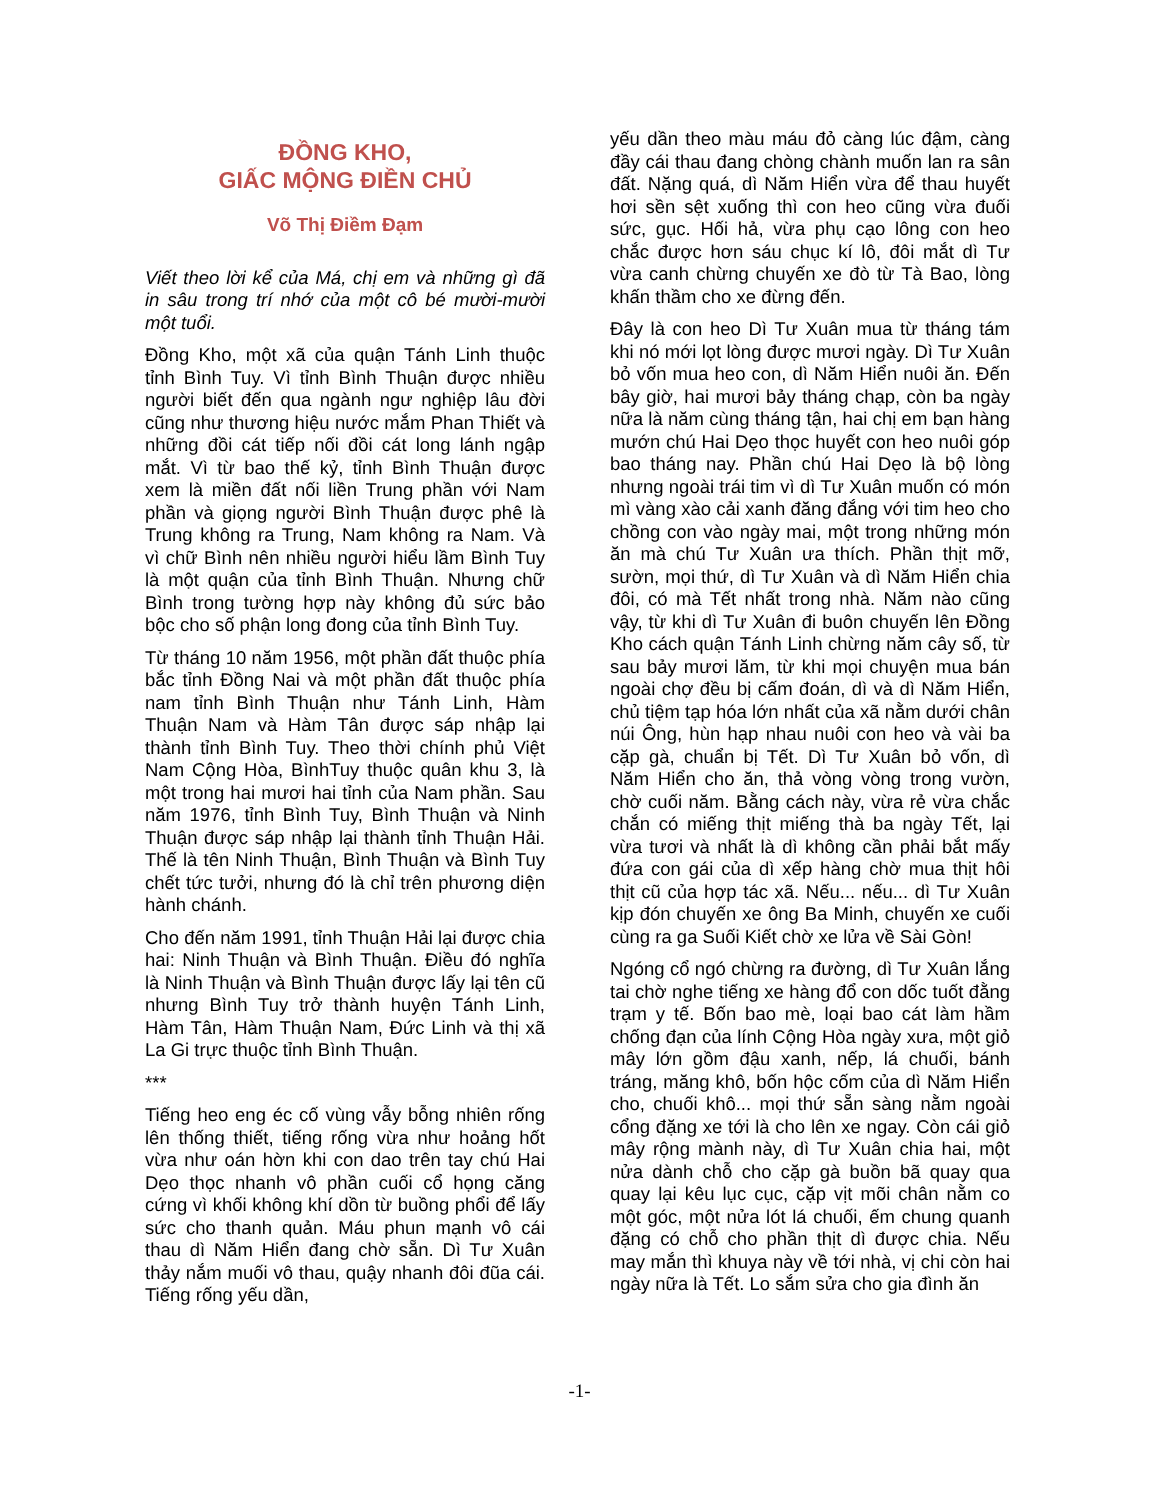ĐỒNG KHO,
GIẤC MỘNG ĐIỀN CHỦ
Võ Thị Điềm Đạm
Viết theo lời kể của Má, chị em và những gì đã in sâu trong trí nhớ của một cô bé mười-mười một tuổi.
Đồng Kho, một xã của quận Tánh Linh thuộc tỉnh Bình Tuy. Vì tỉnh Bình Thuận được nhiều người biết đến qua ngành ngư nghiệp lâu đời cũng như thương hiệu nước mắm Phan Thiết và những đồi cát tiếp nối đồi cát long lánh ngập mắt. Vì từ bao thế kỷ, tỉnh Bình Thuận được xem là miền đất nối liền Trung phần với Nam phần và giọng người Bình Thuận được phê là Trung không ra Trung, Nam không ra Nam. Và vì chữ Bình nên nhiều người hiểu lầm Bình Tuy là một quận của tỉnh Bình Thuận. Nhưng chữ Bình trong tường hợp này không đủ sức bảo bộc cho số phận long đong của tỉnh Bình Tuy.
Từ tháng 10 năm 1956, một phần đất thuộc phía bắc tỉnh Đồng Nai và một phần đất thuộc phía nam tỉnh Bình Thuận như Tánh Linh, Hàm Thuận Nam và Hàm Tân được sáp nhập lại thành tỉnh Bình Tuy. Theo thời chính phủ Việt Nam Cộng Hòa, BìnhTuy thuộc quân khu 3, là một trong hai mươi hai tỉnh của Nam phần. Sau năm 1976, tỉnh Bình Tuy, Bình Thuận và Ninh Thuận được sáp nhập lại thành tỉnh Thuận Hải. Thế là tên Ninh Thuận, Bình Thuận và Bình Tuy chết tức tưởi, nhưng đó là chỉ trên phương diện hành chánh.
Cho đến năm 1991, tỉnh Thuận Hải lại được chia hai: Ninh Thuận và Bình Thuận. Điều đó nghĩa là Ninh Thuận và Bình Thuận được lấy lại tên cũ nhưng Bình Tuy trở thành huyện Tánh Linh, Hàm Tân, Hàm Thuận Nam, Đức Linh và thị xã La Gi trực thuộc tỉnh Bình Thuận.
***
Tiếng heo eng éc cố vùng vẫy bỗng nhiên rống lên thống thiết, tiếng rống vừa như hoảng hốt vừa như oán hờn khi con dao trên tay chú Hai Dẹo thọc nhanh vô phần cuối cổ họng căng cứng vì khối không khí dồn từ buồng phổi để lấy sức cho thanh quản. Máu phun mạnh vô cái thau dì Năm Hiển đang chờ sẵn. Dì Tư Xuân thảy nắm muối vô thau, quậy nhanh đôi đũa cái. Tiếng rống yếu dần,
yếu dần theo màu máu đỏ càng lúc đậm, càng đầy cái thau đang chòng chành muốn lan ra sân đất. Nặng quá, dì Năm Hiển vừa để thau huyết hơi sền sệt xuống thì con heo cũng vừa đuối sức, gục. Hối hả, vừa phụ cạo lông con heo chắc được hơn sáu chục kí lô, đôi mắt dì Tư vừa canh chừng chuyến xe đò từ Tà Bao, lòng khấn thầm cho xe đừng đến.
Đây là con heo Dì Tư Xuân mua từ tháng tám khi nó mới lọt lòng được mươi ngày. Dì Tư Xuân bỏ vốn mua heo con, dì Năm Hiển nuôi ăn. Đến bây giờ, hai mươi bảy tháng chạp, còn ba ngày nữa là năm cùng tháng tận, hai chị em bạn hàng mướn chú Hai Dẹo thọc huyết con heo nuôi góp bao tháng nay. Phần chú Hai Dẹo là bộ lòng nhưng ngoài trái tim vì dì Tư Xuân muốn có món mì vàng xào cải xanh đăng đắng với tim heo cho chồng con vào ngày mai, một trong những món ăn mà chú Tư Xuân ưa thích. Phần thịt mỡ, sườn, mọi thứ, dì Tư Xuân và dì Năm Hiển chia đôi, có mà Tết nhất trong nhà. Năm nào cũng vậy, từ khi dì Tư Xuân đi buôn chuyến lên Đồng Kho cách quận Tánh Linh chừng năm cây số, từ sau bảy mươi lăm, từ khi mọi chuyện mua bán ngoài chợ đều bị cấm đoán, dì và dì Năm Hiển, chủ tiệm tạp hóa lớn nhất của xã nằm dưới chân núi Ông, hùn hạp nhau nuôi con heo và vài ba cặp gà, chuẩn bị Tết. Dì Tư Xuân bỏ vốn, dì Năm Hiển cho ăn, thả vòng vòng trong vườn, chờ cuối năm. Bằng cách này, vừa rẻ vừa chắc chắn có miếng thịt miếng thà ba ngày Tết, lại vừa tươi và nhất là dì không cần phải bắt mấy đứa con gái của dì xếp hàng chờ mua thịt hôi thịt cũ của hợp tác xã. Nếu... nếu... dì Tư Xuân kịp đón chuyến xe ông Ba Minh, chuyến xe cuối cùng ra ga Suối Kiết chờ xe lửa về Sài Gòn!
Ngóng cổ ngó chừng ra đường, dì Tư Xuân lắng tai chờ nghe tiếng xe hàng đổ con dốc tuốt đằng trạm y tế. Bốn bao mè, loại bao cát làm hầm chống đạn của lính Cộng Hòa ngày xưa, một giỏ mây lớn gồm đậu xanh, nếp, lá chuối, bánh tráng, măng khô, bốn hộc cốm của dì Năm Hiển cho, chuối khô... mọi thứ sẵn sàng nằm ngoài cổng đặng xe tới là cho lên xe ngay. Còn cái giỏ mây rộng mành này, dì Tư Xuân chia hai, một nửa dành chỗ cho cặp gà buồn bã quay qua quay lại kêu lục cục, cặp vịt mõi chân nằm co một góc, một nửa lót lá chuối, ếm chung quanh đặng có chỗ cho phần thịt dì được chia. Nếu may mắn thì khuya này về tới nhà, vị chi còn hai ngày nữa là Tết. Lo sắm sửa cho gia đình ăn
-1-